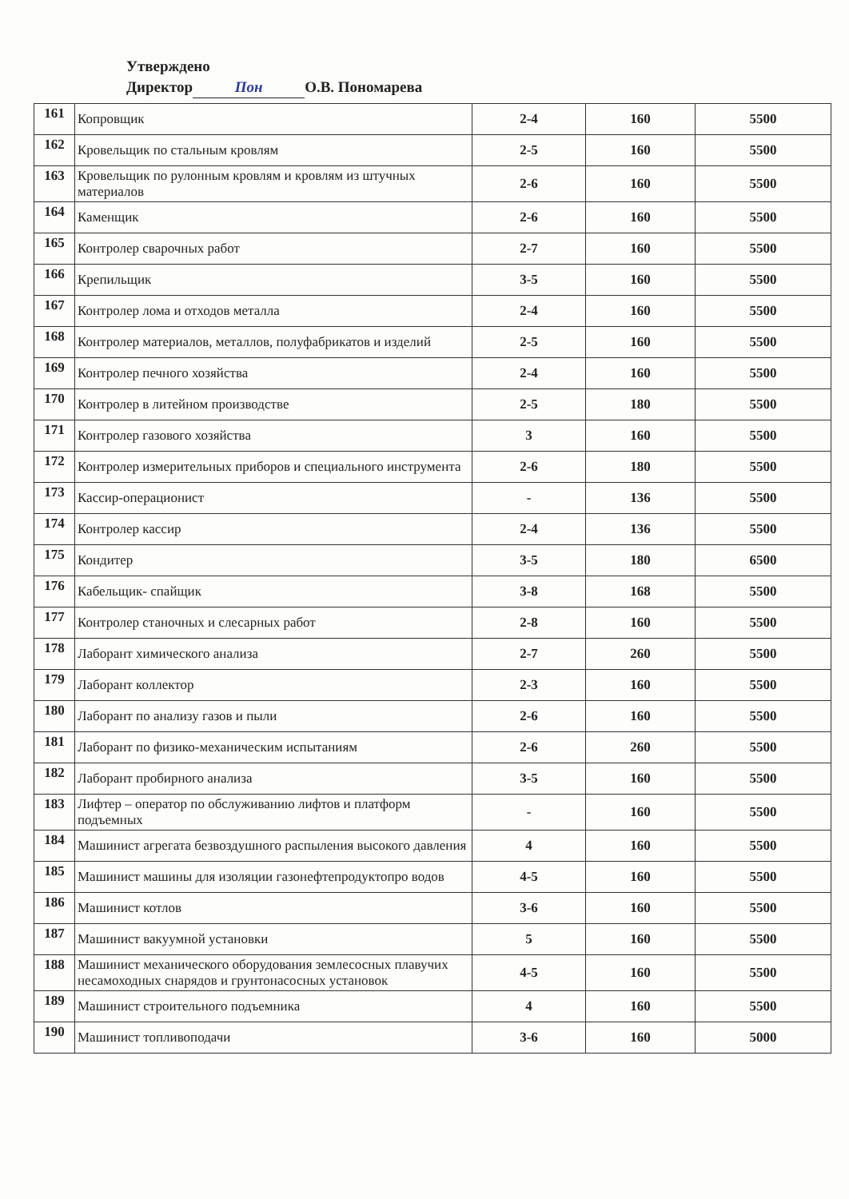Утверждено
Директор Пон О.В. Пономарева
| 161 | Копровщик | 2-4 | 160 | 5500 |
| 162 | Кровельщик по стальным кровлям | 2-5 | 160 | 5500 |
| 163 | Кровельщик по рулонным кровлям и кровлям из штучных материалов | 2-6 | 160 | 5500 |
| 164 | Каменщик | 2-6 | 160 | 5500 |
| 165 | Контролер сварочных работ | 2-7 | 160 | 5500 |
| 166 | Крепильщик | 3-5 | 160 | 5500 |
| 167 | Контролер лома и отходов металла | 2-4 | 160 | 5500 |
| 168 | Контролер материалов, металлов, полуфабрикатов и изделий | 2-5 | 160 | 5500 |
| 169 | Контролер печного хозяйства | 2-4 | 160 | 5500 |
| 170 | Контролер в литейном производстве | 2-5 | 180 | 5500 |
| 171 | Контролер газового хозяйства | 3 | 160 | 5500 |
| 172 | Контролер измерительных приборов и специального инструмента | 2-6 | 180 | 5500 |
| 173 | Кассир-операционист | - | 136 | 5500 |
| 174 | Контролер кассир | 2-4 | 136 | 5500 |
| 175 | Кондитер | 3-5 | 180 | 6500 |
| 176 | Кабельщик- спайщик | 3-8 | 168 | 5500 |
| 177 | Контролер станочных и слесарных работ | 2-8 | 160 | 5500 |
| 178 | Лаборант химического анализа | 2-7 | 260 | 5500 |
| 179 | Лаборант коллектор | 2-3 | 160 | 5500 |
| 180 | Лаборант по анализу газов и пыли | 2-6 | 160 | 5500 |
| 181 | Лаборант по физико-механическим испытаниям | 2-6 | 260 | 5500 |
| 182 | Лаборант пробирного анализа | 3-5 | 160 | 5500 |
| 183 | Лифтер – оператор по обслуживанию лифтов и платформ подъемных | - | 160 | 5500 |
| 184 | Машинист агрегата безвоздушного распыления высокого давления | 4 | 160 | 5500 |
| 185 | Машинист машины для изоляции газонефтепродуктопро водов | 4-5 | 160 | 5500 |
| 186 | Машинист котлов | 3-6 | 160 | 5500 |
| 187 | Машинист вакуумной установки | 5 | 160 | 5500 |
| 188 | Машинист механического оборудования землесосных плавучих несамоходных снарядов и грунтонасосных установок | 4-5 | 160 | 5500 |
| 189 | Машинист строительного подъемника | 4 | 160 | 5500 |
| 190 | Машинист топливоподачи | 3-6 | 160 | 5000 |